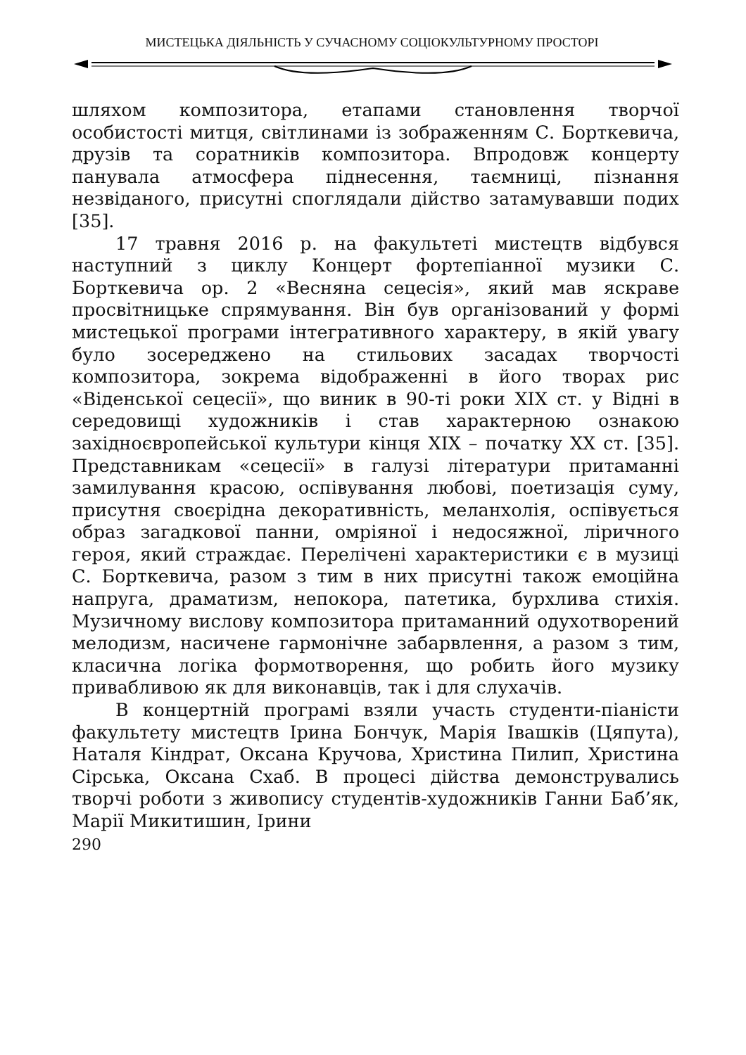МИСТЕЦЬКА ДІЯЛЬНІСТЬ У СУЧАСНОМУ СОЦІОКУЛЬТУРНОМУ ПРОСТОРІ
шляхом композитора, етапами становлення творчої особистості митця, світлинами із зображенням С. Борткевича, друзів та соратників композитора. Впродовж концерту панувала атмосфера піднесення, таємниці, пізнання незвіданого, присутні споглядали дійство затамувавши подих [35].
17 травня 2016 р. на факультеті мистецтв відбувся наступний з циклу Концерт фортепіанної музики С. Борткевича ор. 2 «Весняна сецесія», який мав яскраве просвітницьке спрямування. Він був організований у формі мистецької програми інтегративного характеру, в якій увагу було зосереджено на стильових засадах творчості композитора, зокрема відображенні в його творах рис «Віденської сецесії», що виник в 90-ті роки ХІХ ст. у Відні в середовищі художників і став характерною ознакою західноєвропейської культури кінця ХІХ – початку ХХ ст. [35]. Представникам «сецесії» в галузі літератури притаманні замилування красою, оспівування любові, поетизація суму, присутня своєрідна декоративність, меланхолія, оспівується образ загадкової панни, омріяної і недосяжної, ліричного героя, який страждає. Перелічені характеристики є в музиці С. Борткевича, разом з тим в них присутні також емоційна напруга, драматизм, непокора, патетика, бурхлива стихія. Музичному вислову композитора притаманний одухотворений мелодизм, насичене гармонічне забарвлення, а разом з тим, класична логіка формотворення, що робить його музику привабливою як для виконавців, так і для слухачів.
В концертній програмі взяли участь студенти-піаністи факультету мистецтв Ірина Бончук, Марія Івашків (Цяпута), Наталя Кіндрат, Оксана Кручова, Христина Пилип, Христина Сірська, Оксана Схаб. В процесі дійства демонструвались творчі роботи з живопису студентів-художників Ганни Баб’як, Марії Микитишин, Ірини
290